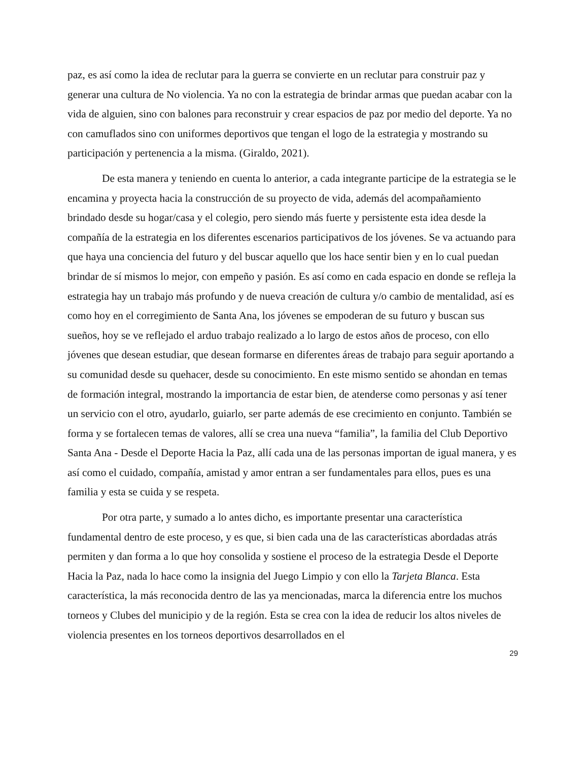paz, es así como la idea de reclutar para la guerra se convierte en un reclutar para construir paz y generar una cultura de No violencia. Ya no con la estrategia de brindar armas que puedan acabar con la vida de alguien, sino con balones para reconstruir y crear espacios de paz por medio del deporte. Ya no con camuflados sino con uniformes deportivos que tengan el logo de la estrategia y mostrando su participación y pertenencia a la misma. (Giraldo, 2021).
De esta manera y teniendo en cuenta lo anterior, a cada integrante participe de la estrategia se le encamina y proyecta hacia la construcción de su proyecto de vida, además del acompañamiento brindado desde su hogar/casa y el colegio, pero siendo más fuerte y persistente esta idea desde la compañía de la estrategia en los diferentes escenarios participativos de los jóvenes. Se va actuando para que haya una conciencia del futuro y del buscar aquello que los hace sentir bien y en lo cual puedan brindar de sí mismos lo mejor, con empeño y pasión. Es así como en cada espacio en donde se refleja la estrategia hay un trabajo más profundo y de nueva creación de cultura y/o cambio de mentalidad, así es como hoy en el corregimiento de Santa Ana, los jóvenes se empoderan de su futuro y buscan sus sueños, hoy se ve reflejado el arduo trabajo realizado a lo largo de estos años de proceso, con ello jóvenes que desean estudiar, que desean formarse en diferentes áreas de trabajo para seguir aportando a su comunidad desde su quehacer, desde su conocimiento. En este mismo sentido se ahondan en temas de formación integral, mostrando la importancia de estar bien, de atenderse como personas y así tener un servicio con el otro, ayudarlo, guiarlo, ser parte además de ese crecimiento en conjunto. También se forma y se fortalecen temas de valores, allí se crea una nueva “familia”, la familia del Club Deportivo Santa Ana - Desde el Deporte Hacia la Paz, allí cada una de las personas importan de igual manera, y es así como el cuidado, compañía, amistad y amor entran a ser fundamentales para ellos, pues es una familia y esta se cuida y se respeta.
Por otra parte, y sumado a lo antes dicho, es importante presentar una característica fundamental dentro de este proceso, y es que, si bien cada una de las características abordadas atrás permiten y dan forma a lo que hoy consolida y sostiene el proceso de la estrategia Desde el Deporte Hacia la Paz, nada lo hace como la insignia del Juego Limpio y con ello la Tarjeta Blanca. Esta característica, la más reconocida dentro de las ya mencionadas, marca la diferencia entre los muchos torneos y Clubes del municipio y de la región. Esta se crea con la idea de reducir los altos niveles de violencia presentes en los torneos deportivos desarrollados en el
29